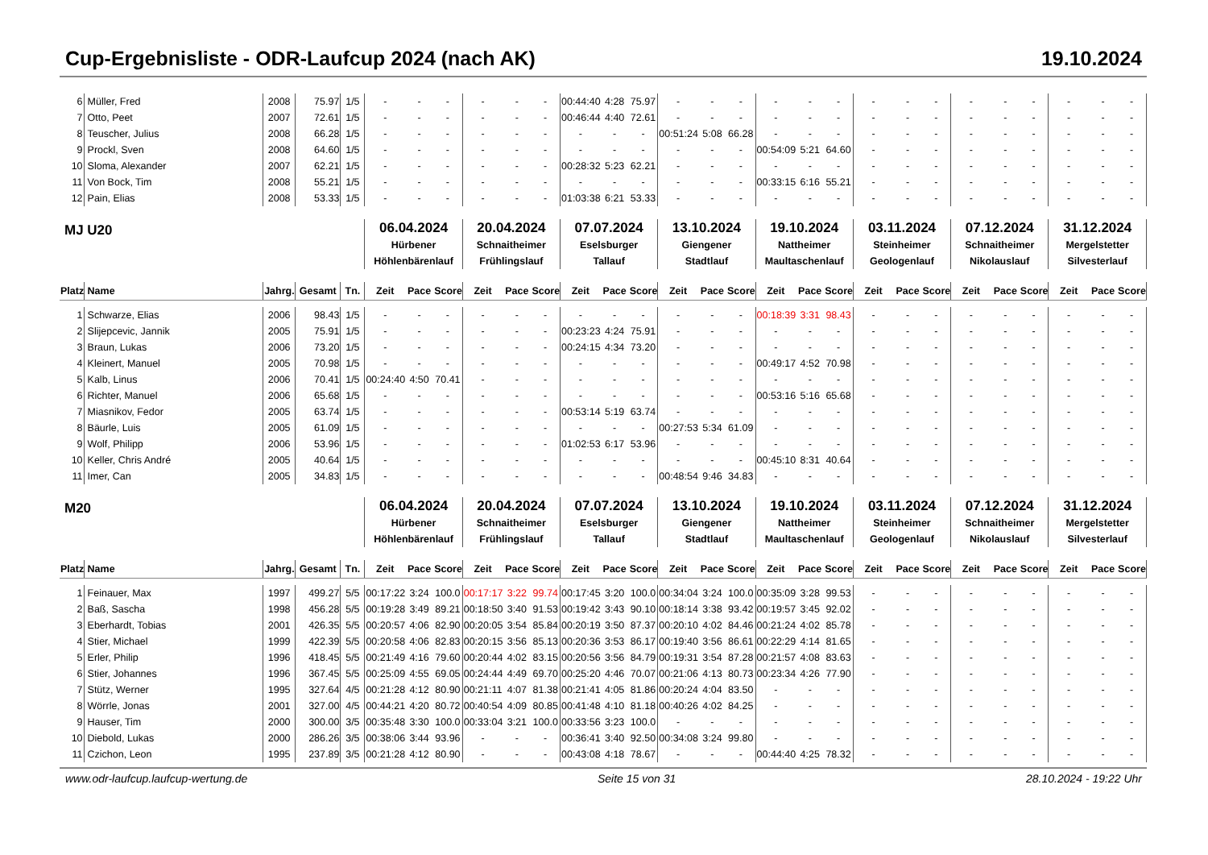Cup-Ergebnisliste - ODR-Laufcup 2024 (nach AK) 19.10.2024
| 6 | Müller, Fred | 2008 | 75.97 | 1/5 | - | - | - | - | - | - | 00:44:40 | 4:28 | 75.97 | - | - | - | - | - | - | - | - | - | - | - | - | - | - | - |
| 7 | Otto, Peet | 2007 | 72.61 | 1/5 | - | - | - | - | - | - | 00:46:44 | 4:40 | 72.61 | - | - | - | - | - | - | - | - | - | - | - | - | - | - | - |
| 8 | Teuscher, Julius | 2008 | 66.28 | 1/5 | - | - | - | - | - | - | - | - | - | 00:51:24 | 5:08 | 66.28 | - | - | - | - | - | - | - | - | - | - | - | - |
| 9 | Prockl, Sven | 2008 | 64.60 | 1/5 | - | - | - | - | - | - | - | - | - | - | - | - | 00:54:09 | 5:21 | 64.60 | - | - | - | - | - | - | - | - | - |
| 10 | Sloma, Alexander | 2007 | 62.21 | 1/5 | - | - | - | - | - | - | 00:28:32 | 5:23 | 62.21 | - | - | - | - | - | - | - | - | - | - | - | - | - | - | - |
| 11 | Von Bock, Tim | 2008 | 55.21 | 1/5 | - | - | - | - | - | - | - | - | - | - | - | - | 00:33:15 | 6:16 | 55.21 | - | - | - | - | - | - | - | - | - |
| 12 | Pain, Elias | 2008 | 53.33 | 1/5 | - | - | - | - | - | - | 01:03:38 | 6:21 | 53.33 | - | - | - | - | - | - | - | - | - | - | - | - | - | - | - |
| MJ U20 | | | | | 06.04.2024 Hürbener Höhlenbärenlauf | | | 20.04.2024 Schnaitheimer Frühlingslauf | | | 07.07.2024 Eselsburger Tallauf | | | 13.10.2024 Giengener Stadtlauf | | | 19.10.2024 Nattheimer Maultaschenlauf | | | 03.11.2024 Steinheimer Geologenlauf | | | 07.12.2024 Schnaitheimer Nikolauslauf | | | 31.12.2024 Mergelstetter Silvesterlauf | | |
| Platz | Name | Jahrg. | Gesamt | Tn. | Zeit | Pace | Score | Zeit | Pace | Score | Zeit | Pace | Score | Zeit | Pace | Score | Zeit | Pace | Score | Zeit | Pace | Score | Zeit | Pace | Score | Zeit | Pace | Score |
| 1 | Schwarze, Elias | 2006 | 98.43 | 1/5 | - | - | - | - | - | - | - | - | - | - | - | - | 00:18:39 | 3:31 | 98.43 | - | - | - | - | - | - | - | - | - |
| 2 | Slijepcevic, Jannik | 2005 | 75.91 | 1/5 | - | - | - | - | - | - | 00:23:23 | 4:24 | 75.91 | - | - | - | - | - | - | - | - | - | - | - | - | - | - | - |
| 3 | Braun, Lukas | 2006 | 73.20 | 1/5 | - | - | - | - | - | - | 00:24:15 | 4:34 | 73.20 | - | - | - | - | - | - | - | - | - | - | - | - | - | - | - |
| 4 | Kleinert, Manuel | 2005 | 70.98 | 1/5 | - | - | - | - | - | - | - | - | - | - | - | - | 00:49:17 | 4:52 | 70.98 | - | - | - | - | - | - | - | - | - |
| 5 | Kalb, Linus | 2006 | 70.41 | 1/5 | 00:24:40 | 4:50 | 70.41 | - | - | - | - | - | - | - | - | - | - | - | - | - | - | - | - | - | - | - | - | - |
| 6 | Richter, Manuel | 2006 | 65.68 | 1/5 | - | - | - | - | - | - | - | - | - | - | - | - | 00:53:16 | 5:16 | 65.68 | - | - | - | - | - | - | - | - | - |
| 7 | Miasnikov, Fedor | 2005 | 63.74 | 1/5 | - | - | - | - | - | - | 00:53:14 | 5:19 | 63.74 | - | - | - | - | - | - | - | - | - | - | - | - | - | - | - |
| 8 | Bäurle, Luis | 2005 | 61.09 | 1/5 | - | - | - | - | - | - | - | - | - | 00:27:53 | 5:34 | 61.09 | - | - | - | - | - | - | - | - | - | - | - | - |
| 9 | Wolf, Philipp | 2006 | 53.96 | 1/5 | - | - | - | - | - | - | 01:02:53 | 6:17 | 53.96 | - | - | - | - | - | - | - | - | - | - | - | - | - | - | - |
| 10 | Keller, Chris André | 2005 | 40.64 | 1/5 | - | - | - | - | - | - | - | - | - | - | - | - | 00:45:10 | 8:31 | 40.64 | - | - | - | - | - | - | - | - | - |
| 11 | Imer, Can | 2005 | 34.83 | 1/5 | - | - | - | - | - | - | - | - | - | 00:48:54 | 9:46 | 34.83 | - | - | - | - | - | - | - | - | - | - | - | - |
| M20 | | | | | 06.04.2024 Hürbener Höhlenbärenlauf | | | 20.04.2024 Schnaitheimer Frühlingslauf | | | 07.07.2024 Eselsburger Tallauf | | | 13.10.2024 Giengener Stadtlauf | | | 19.10.2024 Nattheimer Maultaschenlauf | | | 03.11.2024 Steinheimer Geologenlauf | | | 07.12.2024 Schnaitheimer Nikolauslauf | | | 31.12.2024 Mergelstetter Silvesterlauf | | |
| Platz | Name | Jahrg. | Gesamt | Tn. | Zeit | Pace | Score | Zeit | Pace | Score | Zeit | Pace | Score | Zeit | Pace | Score | Zeit | Pace | Score | Zeit | Pace | Score | Zeit | Pace | Score | Zeit | Pace | Score |
| 1 | Feinauer, Max | 1997 | 499.27 | 5/5 | 00:17:22 | 3:24 | 100.0 | 00:17:17 | 3:22 | 99.74 | 00:17:45 | 3:20 | 100.0 | 00:34:04 | 3:24 | 100.0 | 00:35:09 | 3:28 | 99.53 | - | - | - | - | - | - | - | - | - |
| 2 | Baß, Sascha | 1998 | 456.28 | 5/5 | 00:19:28 | 3:49 | 89.21 | 00:18:50 | 3:40 | 91.53 | 00:19:42 | 3:43 | 90.10 | 00:18:14 | 3:38 | 93.42 | 00:19:57 | 3:45 | 92.02 | - | - | - | - | - | - | - | - | - |
| 3 | Eberhardt, Tobias | 2001 | 426.35 | 5/5 | 00:20:57 | 4:06 | 82.90 | 00:20:05 | 3:54 | 85.84 | 00:20:19 | 3:50 | 87.37 | 00:20:10 | 4:02 | 84.46 | 00:21:24 | 4:02 | 85.78 | - | - | - | - | - | - | - | - | - |
| 4 | Stier, Michael | 1999 | 422.39 | 5/5 | 00:20:58 | 4:06 | 82.83 | 00:20:15 | 3:56 | 85.13 | 00:20:36 | 3:53 | 86.17 | 00:19:40 | 3:56 | 86.61 | 00:22:29 | 4:14 | 81.65 | - | - | - | - | - | - | - | - | - |
| 5 | Erler, Philip | 1996 | 418.45 | 5/5 | 00:21:49 | 4:16 | 79.60 | 00:20:44 | 4:02 | 83.15 | 00:20:56 | 3:56 | 84.79 | 00:19:31 | 3:54 | 87.28 | 00:21:57 | 4:08 | 83.63 | - | - | - | - | - | - | - | - | - |
| 6 | Stier, Johannes | 1996 | 367.45 | 5/5 | 00:25:09 | 4:55 | 69.05 | 00:24:44 | 4:49 | 69.70 | 00:25:20 | 4:46 | 70.07 | 00:21:06 | 4:13 | 80.73 | 00:23:34 | 4:26 | 77.90 | - | - | - | - | - | - | - | - | - |
| 7 | Stütz, Werner | 1995 | 327.64 | 4/5 | 00:21:28 | 4:12 | 80.90 | 00:21:11 | 4:07 | 81.38 | 00:21:41 | 4:05 | 81.86 | 00:20:24 | 4:04 | 83.50 | - | - | - | - | - | - | - | - | - | - | - | - |
| 8 | Wörrle, Jonas | 2001 | 327.00 | 4/5 | 00:44:21 | 4:20 | 80.72 | 00:40:54 | 4:09 | 80.85 | 00:41:48 | 4:10 | 81.18 | 00:40:26 | 4:02 | 84.25 | - | - | - | - | - | - | - | - | - | - | - | - |
| 9 | Hauser, Tim | 2000 | 300.00 | 3/5 | 00:35:48 | 3:30 | 100.0 | 00:33:04 | 3:21 | 100.0 | 00:33:56 | 3:23 | 100.0 | - | - | - | - | - | - | - | - | - | - | - | - | - | - | - |
| 10 | Diebold, Lukas | 2000 | 286.26 | 3/5 | 00:38:06 | 3:44 | 93.96 | - | - | - | 00:36:41 | 3:40 | 92.50 | 00:34:08 | 3:24 | 99.80 | - | - | - | - | - | - | - | - | - | - | - | - |
| 11 | Czichon, Leon | 1995 | 237.89 | 3/5 | 00:21:28 | 4:12 | 80.90 | - | - | - | 00:43:08 | 4:18 | 78.67 | - | - | - | 00:44:40 | 4:25 | 78.32 | - | - | - | - | - | - | - | - | - |
www.odr-laufcup.laufcup-wertung.de Seite 15 von 31 28.10.2024 - 19:22 Uhr